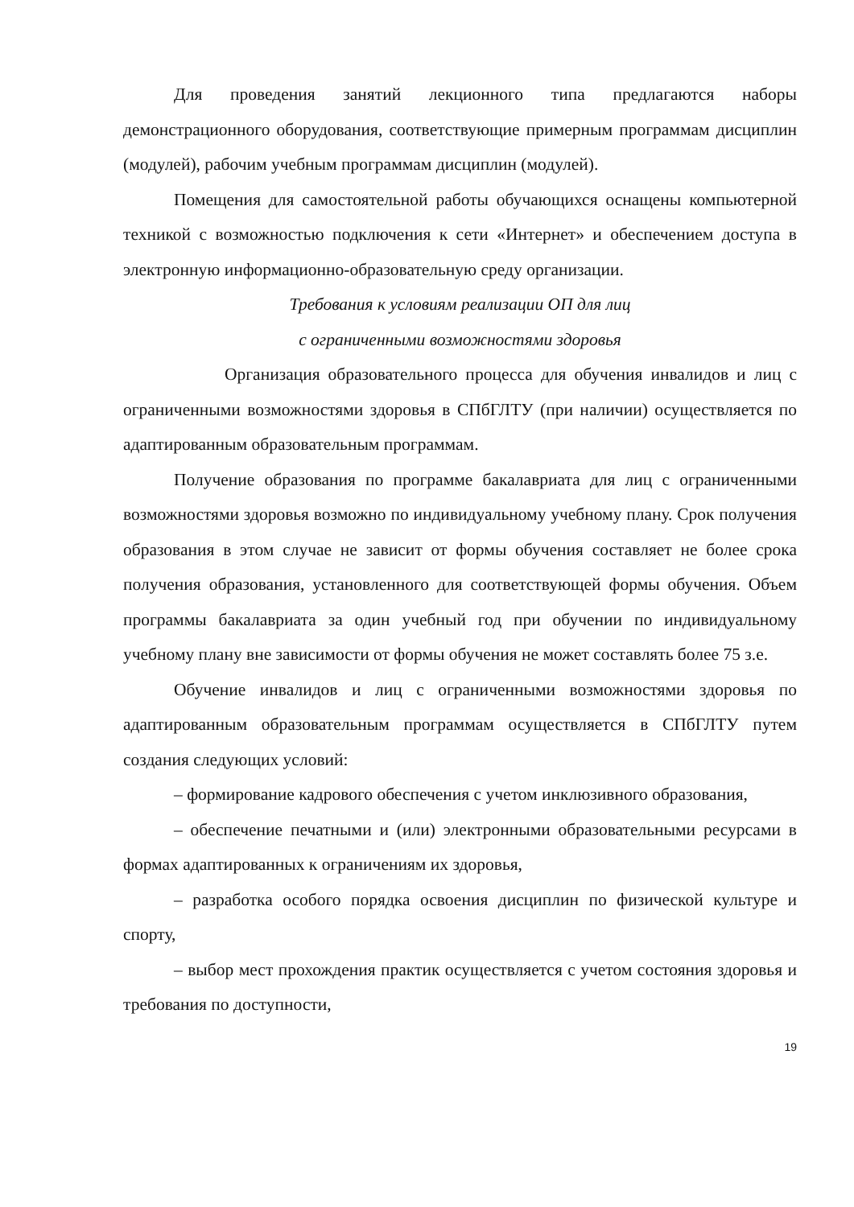Для проведения занятий лекционного типа предлагаются наборы демонстрационного оборудования, соответствующие примерным программам дисциплин (модулей), рабочим учебным программам дисциплин (модулей).
Помещения для самостоятельной работы обучающихся оснащены компьютерной техникой с возможностью подключения к сети «Интернет» и обеспечением доступа в электронную информационно-образовательную среду организации.
Требования к условиям реализации ОП для лиц
с ограниченными возможностями здоровья
Организация образовательного процесса для обучения инвалидов и лиц с ограниченными возможностями здоровья в СПбГЛТУ (при наличии) осуществляется по адаптированным образовательным программам.
Получение образования по программе бакалавриата для лиц с ограниченными возможностями здоровья возможно по индивидуальному учебному плану. Срок получения образования в этом случае не зависит от формы обучения составляет не более срока получения образования, установленного для соответствующей формы обучения. Объем программы бакалавриата за один учебный год при обучении по индивидуальному учебному плану вне зависимости от формы обучения не может составлять более 75 з.е.
Обучение инвалидов и лиц с ограниченными возможностями здоровья по адаптированным образовательным программам осуществляется в СПбГЛТУ путем создания следующих условий:
– формирование кадрового обеспечения с учетом инклюзивного образования,
– обеспечение печатными и (или) электронными образовательными ресурсами в формах адаптированных к ограничениям их здоровья,
– разработка особого порядка освоения дисциплин по физической культуре и спорту,
– выбор мест прохождения практик осуществляется с учетом состояния здоровья и требования по доступности,
19